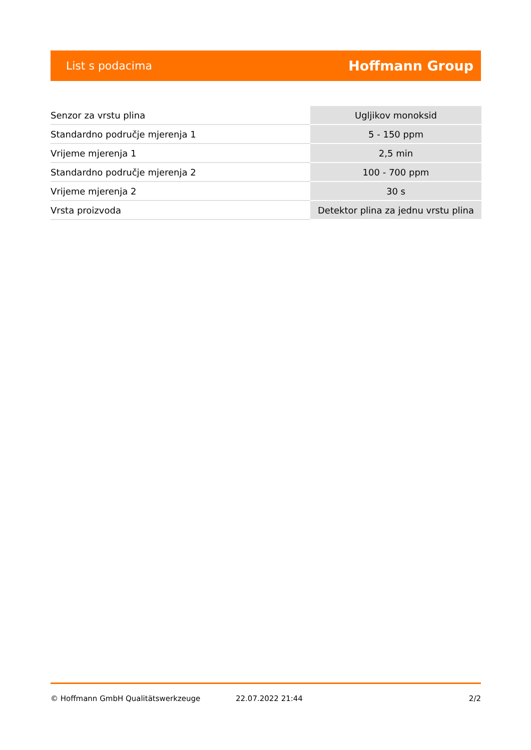List s podacima Hoffmann Group
| Senzor za vrstu plina | Ugljikov monoksid |
| Standardno područje mjerenja 1 | 5 - 150 ppm |
| Vrijeme mjerenja 1 | 2,5 min |
| Standardno područje mjerenja 2 | 100 - 700 ppm |
| Vrijeme mjerenja 2 | 30 s |
| Vrsta proizvoda | Detektor plina za jednu vrstu plina |
© Hoffmann GmbH Qualitätswerkzeuge 22.07.2022 21:44 2/2